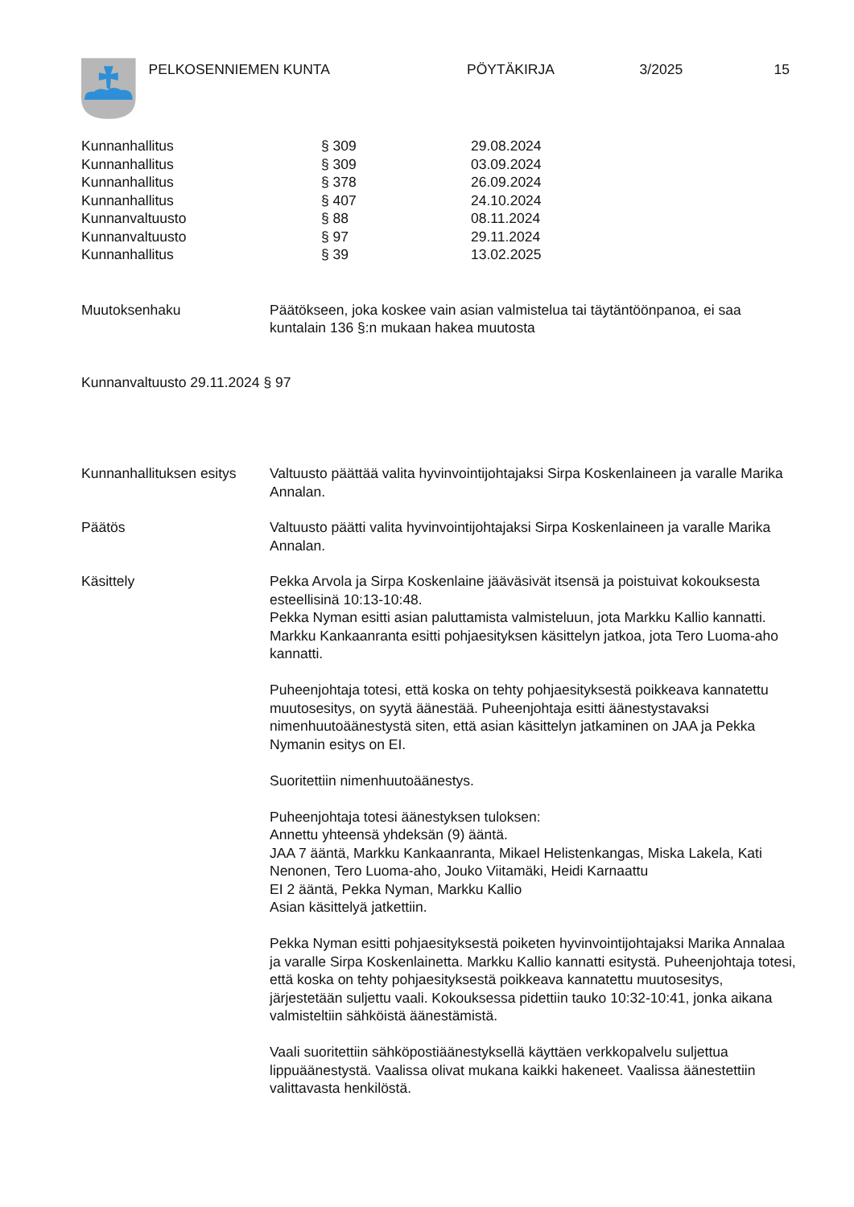PELKOSENNIEMEN KUNTA PÖYTÄKIRJA 3/2025 15
| Kunnanhallitus | § 309 | 29.08.2024 |
| Kunnanhallitus | § 309 | 03.09.2024 |
| Kunnanhallitus | § 378 | 26.09.2024 |
| Kunnanhallitus | § 407 | 24.10.2024 |
| Kunnanvaltuusto | § 88 | 08.11.2024 |
| Kunnanvaltuusto | § 97 | 29.11.2024 |
| Kunnanhallitus | § 39 | 13.02.2025 |
| Muutoksenhaku | Päätökseen, joka koskee vain asian valmistelua tai täytäntöönpanoa, ei saa kuntalain 136 §:n mukaan hakea muutosta |
Kunnanvaltuusto 29.11.2024 § 97
| Kunnanhallituksen esitys | Valtuusto päättää valita hyvinvointijohtajaksi Sirpa Koskenlaineen ja varalle Marika Annalan. |
| Päätös | Valtuusto päätti valita hyvinvointijohtajaksi Sirpa Koskenlaineen ja varalle Marika Annalan. |
| Käsittely | Pekka Arvola ja Sirpa Koskenlaine jääväsivät itsensä ja poistuivat kokouksesta esteellisinä 10:13-10:48. Pekka Nyman esitti asian paluttamista valmisteluun, jota Markku Kallio kannatti. Markku Kankaanranta esitti pohjaesityksen käsittelyn jatkoa, jota Tero Luoma-aho kannatti. Puheenjohtaja totesi, että koska on tehty pohjaesityksestä poikkeava kannatettu muutosesitys, on syytä äänestää. Puheenjohtaja esitti äänestystavaksi nimenhuutoäänestystä siten, että asian käsittelyn jatkaminen on JAA ja Pekka Nymanin esitys on EI. Suoritettiin nimenhuutoäänestys. Puheenjohtaja totesi äänestyksen tuloksen: Annettu yhteensä yhdeksän (9) ääntä. JAA 7 ääntä, Markku Kankaanranta, Mikael Helistenkangas, Miska Lakela, Kati Nenonen, Tero Luoma-aho, Jouko Viitamäki, Heidi Karnaattu EI 2 ääntä, Pekka Nyman, Markku Kallio Asian käsittelyä jatkettiin. Pekka Nyman esitti pohjaesityksestä poiketen hyvinvointijohtajaksi Marika Annalaa ja varalle Sirpa Koskenlainetta. Markku Kallio kannatti esitystä. Puheenjohtaja totesi, että koska on tehty pohjaesityksestä poikkeava kannatettu muutosesitys, järjestetään suljettu vaali. Kokouksessa pidettiin tauko 10:32-10:41, jonka aikana valmisteltiin sähköistä äänestämistä. Vaali suoritettiin sähköpostiäänestyksellä käyttäen verkkopalvelu suljettua lippuäänestystä. Vaalissa olivat mukana kaikki hakeneet. Vaalissa äänestettiin valittavasta henkilöstä. |